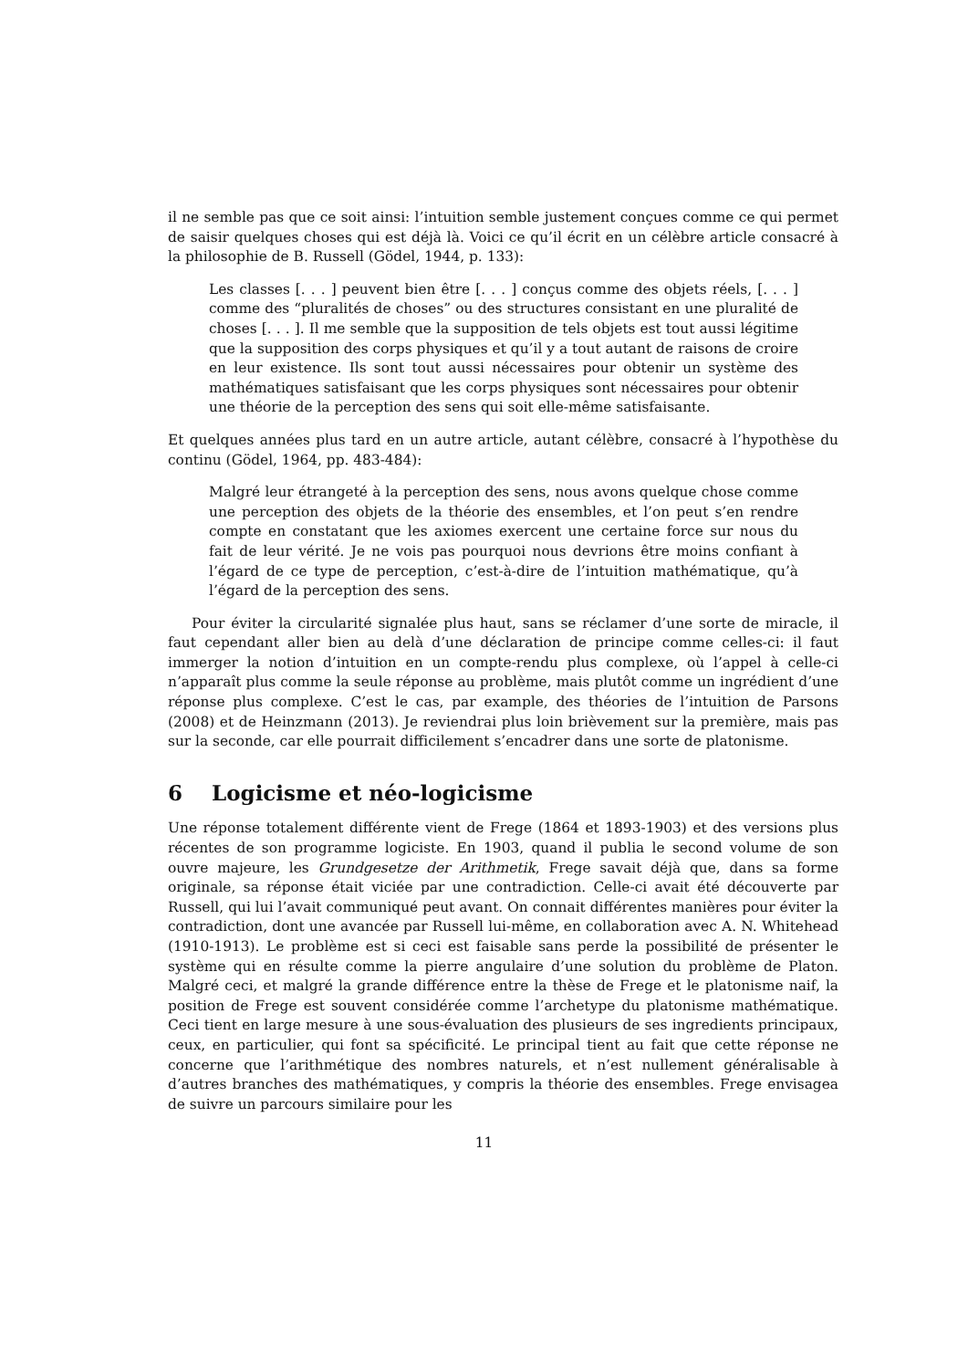il ne semble pas que ce soit ainsi: l’intuition semble justement conçues comme ce qui permet de saisir quelques choses qui est déjà là. Voici ce qu’il écrit en un célèbre article consacré à la philosophie de B. Russell (Gödel, 1944, p. 133):
Les classes [. . . ] peuvent bien être [. . . ] conçus comme des objets réels, [. . . ] comme des “pluralités de choses” ou des structures consistant en une pluralité de choses [. . . ]. Il me semble que la supposition de tels objets est tout aussi légitime que la supposition des corps physiques et qu’il y a tout autant de raisons de croire en leur existence. Ils sont tout aussi nécessaires pour obtenir un système des mathématiques satisfaisant que les corps physiques sont nécessaires pour obtenir une théorie de la perception des sens qui soit elle-même satisfaisante.
Et quelques années plus tard en un autre article, autant célèbre, consacré à l’hypothèse du continu (Gödel, 1964, pp. 483-484):
Malgré leur étrangeté à la perception des sens, nous avons quelque chose comme une perception des objets de la théorie des ensembles, et l’on peut s’en rendre compte en constatant que les axiomes exercent une certaine force sur nous du fait de leur vérité. Je ne vois pas pourquoi nous devrions être moins confiant à l’égard de ce type de perception, c’est-à-dire de l’intuition mathématique, qu’à l’égard de la perception des sens.
Pour éviter la circularité signalée plus haut, sans se réclamer d’une sorte de miracle, il faut cependant aller bien au delà d’une déclaration de principe comme celles-ci: il faut immerger la notion d’intuition en un compte-rendu plus complexe, où l’appel à celle-ci n’apparaît plus comme la seule réponse au problème, mais plutôt comme un ingrédient d’une réponse plus complexe. C’est le cas, par example, des théories de l’intuition de Parsons (2008) et de Heinzmann (2013). Je reviendrai plus loin brièvement sur la première, mais pas sur la seconde, car elle pourrait difficilement s’encadrer dans une sorte de platonisme.
6 Logicisme et néo-logicisme
Une réponse totalement différente vient de Frege (1864 et 1893-1903) et des versions plus récentes de son programme logiciste. En 1903, quand il publia le second volume de son ouvre majeure, les Grundgesetze der Arithmetik, Frege savait déjà que, dans sa forme originale, sa réponse était viciée par une contradiction. Celle-ci avait été découverte par Russell, qui lui l’avait communiqué peut avant. On connait différentes manières pour éviter la contradiction, dont une avancée par Russell lui-même, en collaboration avec A. N. Whitehead (1910-1913). Le problème est si ceci est faisable sans perde la possibilité de présenter le système qui en résulte comme la pierre angulaire d’une solution du problème de Platon. Malgré ceci, et malgré la grande différence entre la thèse de Frege et le platonisme naif, la position de Frege est souvent considérée comme l’archetype du platonisme mathématique. Ceci tient en large mesure à une sous-évaluation des plusieurs de ses ingredients principaux, ceux, en particulier, qui font sa spécificité. Le principal tient au fait que cette réponse ne concerne que l’arithmétique des nombres naturels, et n’est nullement généralisable à d’autres branches des mathématiques, y compris la théorie des ensembles. Frege envisagea de suivre un parcours similaire pour les
11